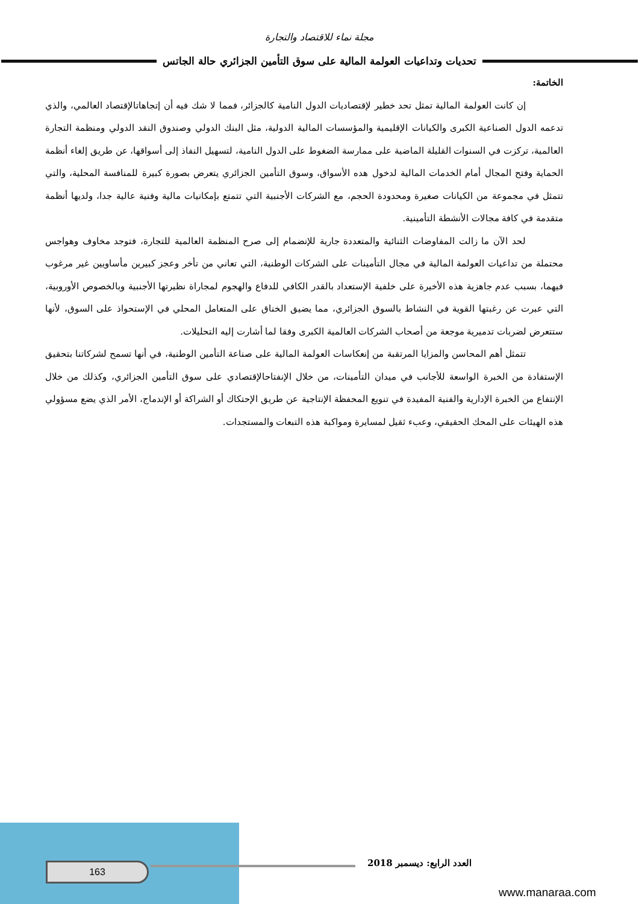مجلة نماء للاقتصاد والتجارة
تحديات وتداعيات العولمة المالية على سوق التأمين الجزائري حالة الجاتس
الخاتمة:
إن كانت العولمة المالية تمثل تحد خطير لإقتصاديات الدول النامية كالجزائر، فمما لا شك فيه أن إتجاهاتالإقتصاد العالمي، والذي تدعمه الدول الصناعية الكبرى والكيانات الإقليمية والمؤسسات المالية الدولية، مثل البنك الدولي وصندوق النقد الدولي ومنظمة التجارة العالمية، تركزت في السنوات القليلة الماضية على ممارسة الضغوط على الدول النامية، لتسهيل النفاذ إلى أسواقها، عن طريق إلغاء أنظمة الحماية وفتح المجال أمام الخدمات المالية لدخول هده الأسواق، وسوق التأمين الجزائري يتعرض بصورة كبيرة للمنافسة المحلية، والتي تتمثل في مجموعة من الكيانات صغيرة ومحدودة الحجم، مع الشركات الأجنبية التي تتمتع بإمكانيات مالية وفنية عالية جدا، ولديها أنظمة متقدمة في كافة مجالات الأنشطة التأمينية.
لحد الآن ما زالت المفاوضات الثنائية والمتعددة جارية للإنضمام إلى صرح المنظمة العالمية للتجارة، فتوجد مخاوف وهواجس محتملة من تداعيات العولمة المالية في مجال التأمينات على الشركات الوطنية، التي تعاني من تأخر وعجز كبيرين مأساويين غير مرغوب فيهما، بسبب عدم جاهزية هذه الأخيرة على خلفية الإستعداد بالقدر الكافي للدفاع والهجوم لمجاراة نظيرتها الأجنبية وبالخصوص الأوروبية، التي عبرت عن رغبتها القوية في النشاط بالسوق الجزائري، مما يضيق الخناق على المتعامل المحلي في الإستحواذ على السوق، لأنها ستتعرض لضربات تدميرية موجعة من أصحاب الشركات العالمية الكبرى وفقا لما أشارت إليه التحليلات.
تتمثل أهم المحاسن والمزايا المرتقبة من إنعكاسات العولمة المالية على صناعة التأمين الوطنية، في أنها تسمح لشركاتنا بتحقيق الإستفادة من الخبرة الواسعة للأجانب في ميدان التأمينات، من خلال الإنفتاحالإقتصادي على سوق التأمين الجزائري، وكذلك من خلال الإنتفاع من الخبرة الإدارية والفنية المفيدة في تنويع المحفظة الإنتاجية عن طريق الإحتكاك أو الشراكة أو الإندماج، الأمر الذي يضع مسؤولي هذه الهيئات على المحك الحقيقي، وعبء ثقيل لمسايرة ومواكبة هذه التبعات والمستجدات.
163 العدد الرابع: ديسمبر 2018
www.manaraa.com